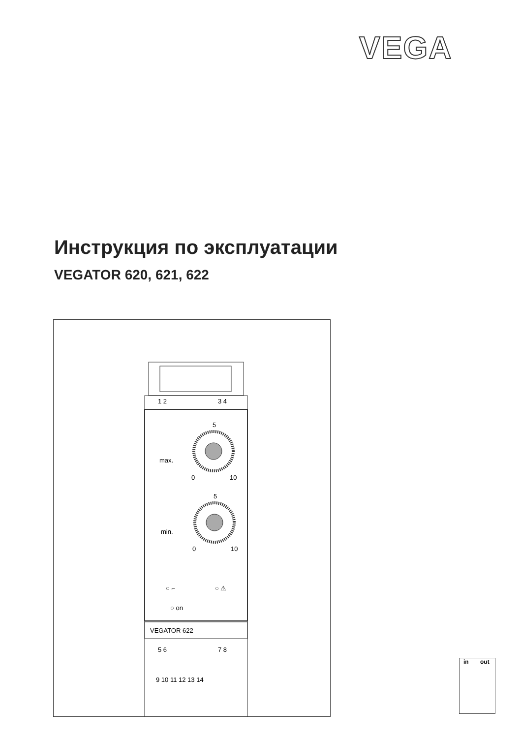VEGA
Инструкция по эксплуатации
VEGATOR 620, 621, 622
1 2
3 4
5
max.
0
10
5
min.
0
10
○ ⌐
○ ⚠
○ on
VEGATOR 622
5 6
7 8
9 10 11 12 13 14
in out